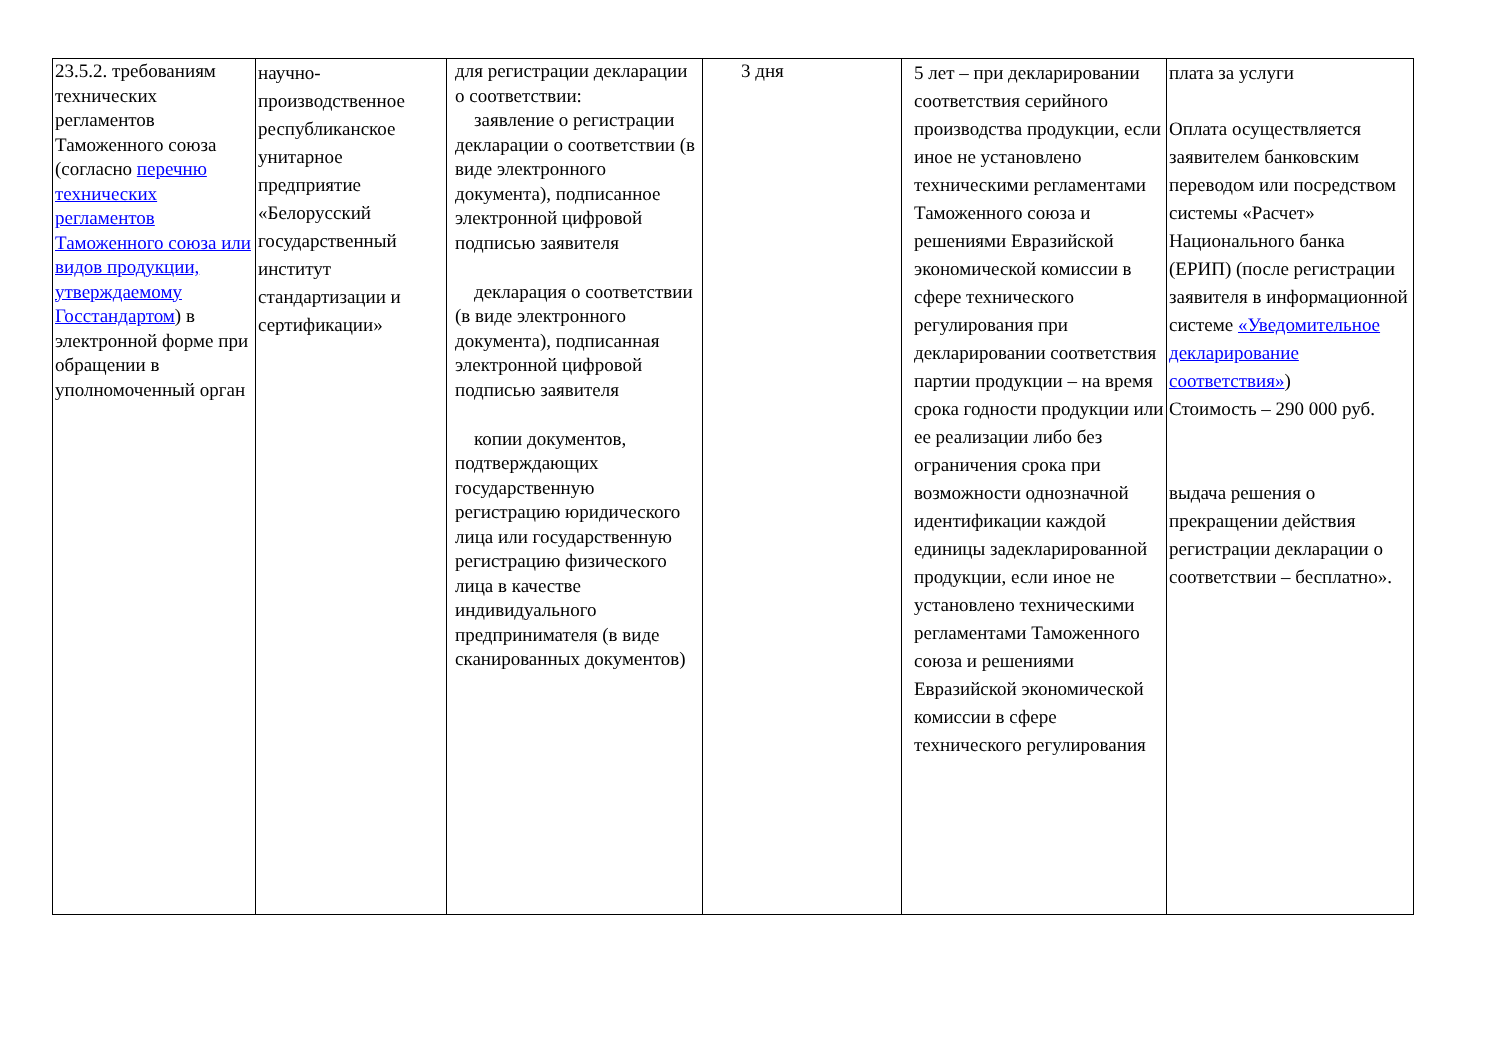| 23.5.2. требованиям технических регламентов Таможенного союза (согласно перечню технических регламентов Таможенного союза или видов продукции, утверждаемому Госстандартом ) в электронной форме при обращении в уполномоченный орган | научно-производственное республиканское унитарное предприятие «Белорусский государственный институт стандартизации и сертификации» | для регистрации декларации о соответствии: заявление о регистрации декларации о соответствии (в виде электронного документа), подписанное электронной цифровой подписью заявителя декларация о соответствии (в виде электронного документа), подписанная электронной цифровой подписью заявителя копии документов, подтверждающих государственную регистрацию юридического лица или государственную регистрацию физического лица в качестве индивидуального предпринимателя (в виде сканированных документов) | 3 дня | 5 лет – при декларировании соответствия серийного производства продукции, если иное не установлено техническими регламентами Таможенного союза и решениями Евразийской экономической комиссии в сфере технического регулирования при декларировании соответствия партии продукции – на время срока годности продукции или ее реализации либо без ограничения срока при возможности однозначной идентификации каждой единицы задекларированной продукции, если иное не установлено техническими регламентами Таможенного союза и решениями Евразийской экономической комиссии в сфере технического регулирования | плата за услуги Оплата осуществляется заявителем банковским переводом или посредством системы «Расчет» Национального банка (ЕРИП) (после регистрации заявителя в информационной системе «Уведомительное декларирование соответствия» ) Стоимость – 290 000 руб. выдача решения о прекращении действия регистрации декларации о соответствии – бесплатно». |